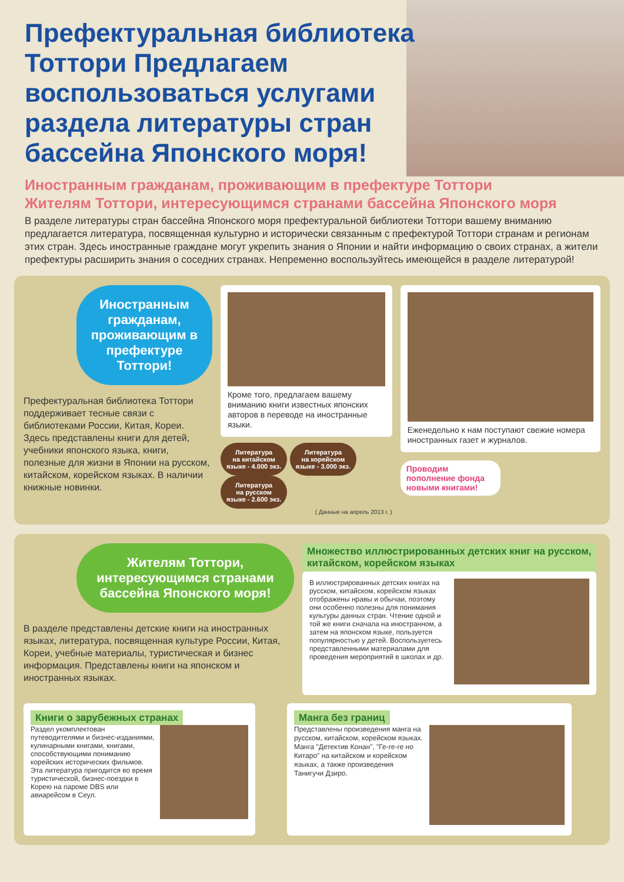Префектуральная библиотека Тоттори Предлагаем воспользоваться услугами раздела литературы стран бассейна Японского моря!
Иностранным гражданам, проживающим в префектуре Тоттори
Жителям Тоттори, интересующимся странами бассейна Японского моря
В разделе литературы стран бассейна Японского моря префектуральной библиотеки Тоттори вашему вниманию предлагается литература, посвященная культурно и исторически связанным с префектурой Тоттори странам и регионам этих стран. Здесь иностранные граждане могут укрепить знания о Японии и найти информацию о своих странах, а жители префектуры расширить знания о соседних странах. Непременно воспользуйтесь имеющейся в разделе литературой!
Иностранным гражданам, проживающим в префектуре Тоттори!
Префектуральная библиотека Тоттори поддерживает тесные связи с библиотеками России, Китая, Кореи.
Здесь представлены книги для детей, учебники японского языка, книги, полезные для жизни в Японии на русском, китайском, корейском языках. В наличии книжные новинки.
Кроме того, предлагаем вашему вниманию книги известных японских авторов в переводе на иностранные языки.
Литература
на китайском
языке - 4.000 экз. Литература
на корейском
языке - 3.000 экз. Литература
на русском
языке - 2.600 экз.
( Данные на апрель 2013 г. )
Еженедельно к нам поступают свежие номера иностранных газет и журналов.
Проводим пополнение фонда новыми книгами!
Жителям Тоттори, интересующимся странами бассейна Японского моря!
В разделе представлены детские книги на иностранных языках, литература, посвященная культуре России, Китая, Кореи, учебные материалы, туристическая и бизнес информация. Представлены книги на японском и иностранных языках.
Множество иллюстрированных детских книг на русском, китайском, корейском языках
В иллюстрированных детских книгах на русском, китайском, корейском языках отображены нравы и обычаи, поэтому они особенно полезны для понимания культуры данных стран. Чтение одной и той же книги сначала на иностранном, а затем на японском языке, пользуется популярностью у детей. Воспользуетесь представленными материалами для проведения мероприятий в школах и др.
Книги о зарубежных странах
Раздел укомплектован путеводителями и бизнес-изданиями, кулинарными книгами, книгами, способствующими пониманию корейских исторических фильмов. Эта литература пригодится во время туристической, бизнес-поездки в Корею на пароме DBS или авиарейсом в Сеул.
Манга без границ
Представлены произведения манга на русском, китайском, корейском языках. Манга "Детектив Конан", "Ге-ге-ге но Китаро" на китайском и корейском языках, а также произведения Танигучи Дзиро.